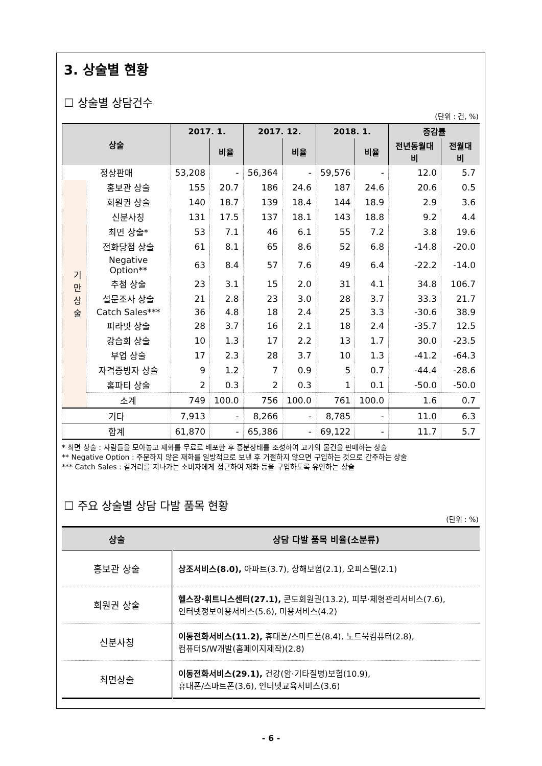3. 상술별 현황
☐ 상술별 상담건수
(단위 : 건, %)
| 상술 | | 2017. 1. | | 2017. 12. | | 2018. 1. | | 증감률 | |
| --- | --- | --- | --- | --- | --- | --- | --- | --- | --- |
| | | | 비율 | | 비율 | | 비율 | 전년동월대비 | 전월대비 |
| 정상판매 | | 53,208 | - | 56,364 | - | 59,576 | - | 12.0 | 5.7 |
| 기 만 상 술 | 홍보관 상술 | 155 | 20.7 | 186 | 24.6 | 187 | 24.6 | 20.6 | 0.5 |
| | 회원권 상술 | 140 | 18.7 | 139 | 18.4 | 144 | 18.9 | 2.9 | 3.6 |
| | 신분사칭 | 131 | 17.5 | 137 | 18.1 | 143 | 18.8 | 9.2 | 4.4 |
| | 최면 상술* | 53 | 7.1 | 46 | 6.1 | 55 | 7.2 | 3.8 | 19.6 |
| | 전화당첨 상술 | 61 | 8.1 | 65 | 8.6 | 52 | 6.8 | -14.8 | -20.0 |
| | Negative Option** | 63 | 8.4 | 57 | 7.6 | 49 | 6.4 | -22.2 | -14.0 |
| | 추첨 상술 | 23 | 3.1 | 15 | 2.0 | 31 | 4.1 | 34.8 | 106.7 |
| | 설문조사 상술 | 21 | 2.8 | 23 | 3.0 | 28 | 3.7 | 33.3 | 21.7 |
| | Catch Sales*** | 36 | 4.8 | 18 | 2.4 | 25 | 3.3 | -30.6 | 38.9 |
| | 피라밋 상술 | 28 | 3.7 | 16 | 2.1 | 18 | 2.4 | -35.7 | 12.5 |
| | 강습회 상술 | 10 | 1.3 | 17 | 2.2 | 13 | 1.7 | 30.0 | -23.5 |
| | 부업 상술 | 17 | 2.3 | 28 | 3.7 | 10 | 1.3 | -41.2 | -64.3 |
| | 자격증빙자 상술 | 9 | 1.2 | 7 | 0.9 | 5 | 0.7 | -44.4 | -28.6 |
| | 홈파티 상술 | 2 | 0.3 | 2 | 0.3 | 1 | 0.1 | -50.0 | -50.0 |
| | 소계 | 749 | 100.0 | 756 | 100.0 | 761 | 100.0 | 1.6 | 0.7 |
| 기타 | | 7,913 | - | 8,266 | - | 8,785 | - | 11.0 | 6.3 |
| 합계 | | 61,870 | - | 65,386 | - | 69,122 | - | 11.7 | 5.7 |
* 최면 상술 : 사람들을 모아놓고 재화를 무료로 배포한 후 흥분상태를 조성하여 고가의 물건을 판매하는 상술
** Negative Option : 주문하지 않은 재화를 일방적으로 보낸 후 거절하지 않으면 구입하는 것으로 간주하는 상술
*** Catch Sales : 길거리를 지나가는 소비자에게 접근하여 재화 등을 구입하도록 유인하는 상술
☐ 주요 상술별 상담 다발 품목 현황
(단위 : %)
| 상술 | 상담 다발 품목 비율(소분류) |
| --- | --- |
| 홍보관 상술 | 상조서비스(8.0), 아파트(3.7), 상해보험(2.1), 오피스텔(2.1) |
| 회원권 상술 | 헬스장·휘트니스센터(27.1), 콘도회원권(13.2), 피부·체형관리서비스(7.6), 인터넷정보이용서비스(5.6), 미용서비스(4.2) |
| 신분사칭 | 이동전화서비스(11.2), 휴대폰/스마트폰(8.4), 노트북컴퓨터(2.8), 컴퓨터S/W개발(홈페이지제작)(2.8) |
| 최면상술 | 이동전화서비스(29.1), 건강(암·기타질병)보험(10.9), 휴대폰/스마트폰(3.6), 인터넷교육서비스(3.6) |
- 6 -